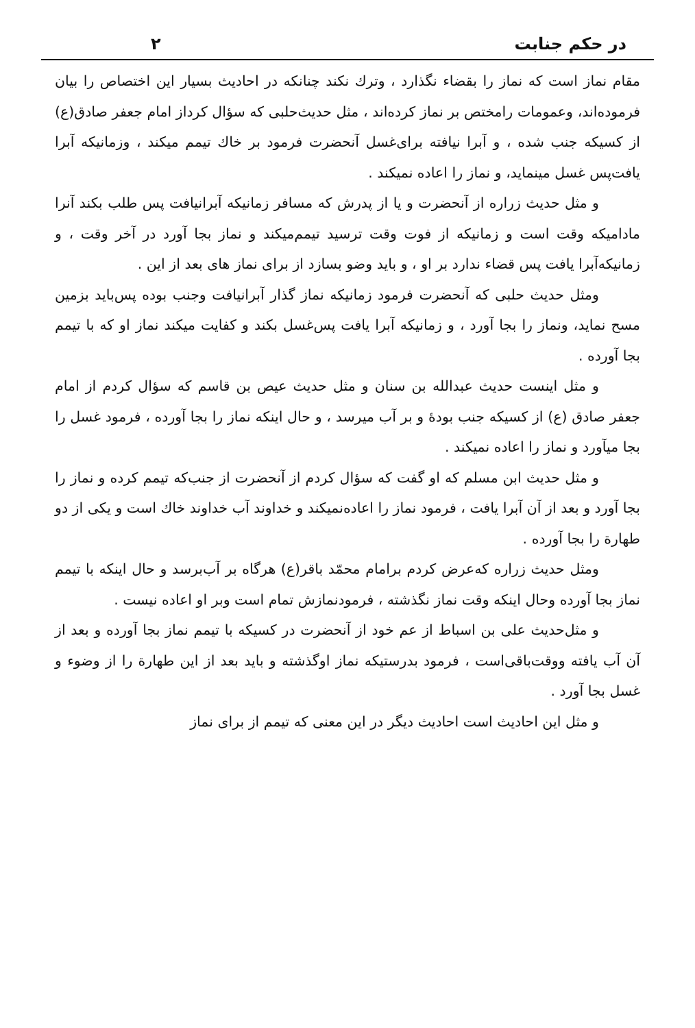در حکم جنابت ۲
مقام نماز است که نماز را بقضاء نگذارد ، وترك نکند چنانکه در احادیث بسیار این اختصاص را بیان فرموده‌اند، وعمومات رامختص بر نماز کرده‌اند ، مثل حدیث‌حلبی که سؤال کرداز امام جعفر صادق(ع) از کسیکه جنب شده ، و آبرا نیافته برای‌غسل آنحضرت فرمود بر خاك تیمم میکند ، وزمانیکه آبرا یافت‌پس غسل مینماید، و نماز را اعاده نمیکند .
و مثل حدیث زراره از آنحضرت و یا از پدرش که مسافر زمانیکه آبرانیافت پس طلب بکند آنرا مادامیکه وقت است و زمانیکه از فوت وقت ترسید تیمم‌میکند و نماز بجا آورد در آخر وقت ، و زمانیکه‌آبرا یافت پس قضاء ندارد بر او ، و باید وضو بسازد از برای نماز های بعد از این .
ومثل حدیث حلبی که آنحضرت فرمود زمانیکه نماز گذار آبرانیافت وجنب بوده پس‌باید بزمین مسح نماید، ونماز را بجا آورد ، و زمانیکه آبرا یافت پس‌غسل بکند و کفایت میکند نماز او که با تیمم بجا آورده .
و مثل اینست حدیث عبدالله بن سنان و مثل حدیث عیص بن قاسم که سؤال کردم از امام جعفر صادق (ع) از کسیکه جنب بودهٔ و بر آب میرسد ، و حال اینکه نماز را بجا آورده ، فرمود غسل را بجا میآورد و نماز را اعاده نمیکند .
و مثل حدیث ابن مسلم که او گفت که سؤال کردم از آنحضرت از جنب‌که تیمم کرده و نماز را بجا آورد و بعد از آن آبرا یافت ، فرمود نماز را اعاده‌نمیکند و خداوند آب خداوند خاك است و یکی از دو طهارة را بجا آورده .
ومثل حدیث زراره که‌عرض کردم برامام محمّد باقر(ع) هرگاه بر آب‌برسد و حال اینکه با تیمم نماز بجا آورده وحال اینکه وقت نماز نگذشته ، فرمودنمازش تمام است وبر او اعاده نیست .
و مثل‌حدیث علی بن اسباط از عم خود از آنحضرت در کسیکه با تیمم نماز بجا آورده و بعد از آن آب یافته ووقت‌باقی‌است ، فرمود بدرستیکه نماز اوگذشته و باید بعد از این طهارة را از وضوء و غسل بجا آورد .
و مثل این احادیث است احادیث دیگر در این معنی که تیمم از برای نماز